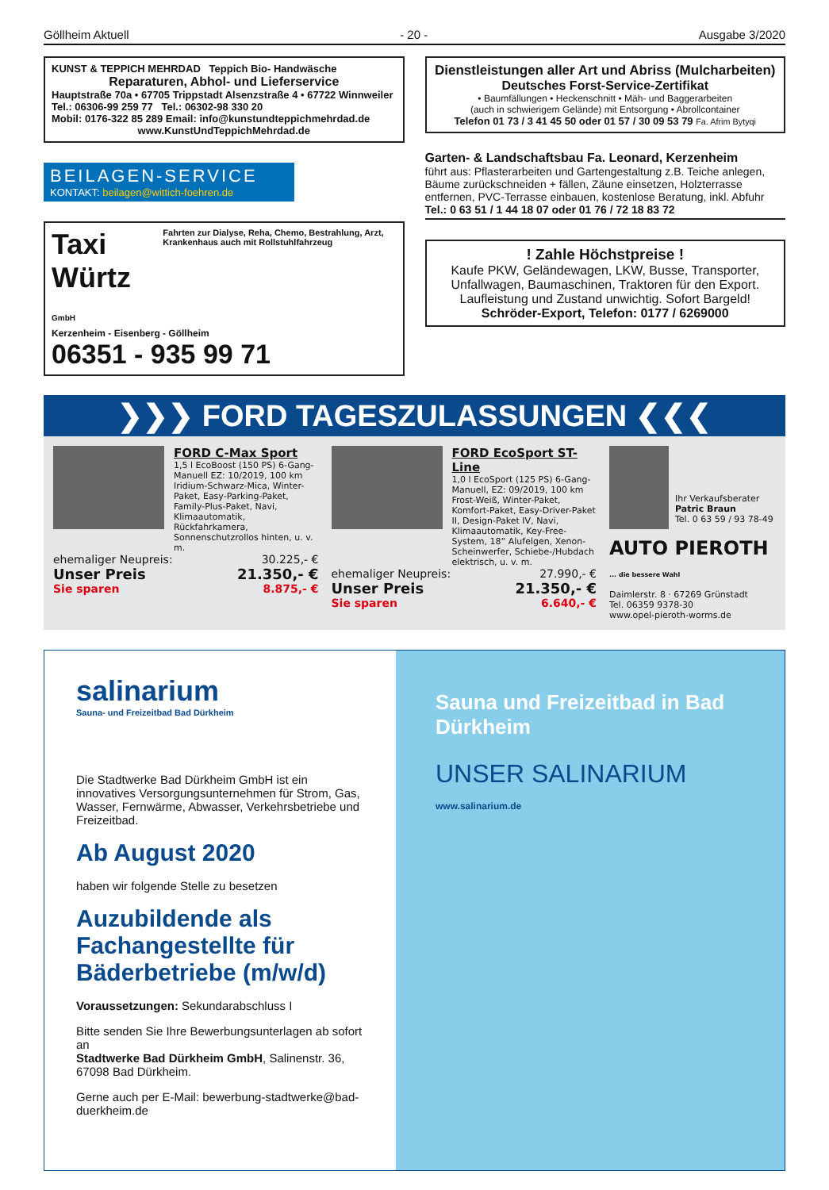Göllheim Aktuell - 20 - Ausgabe 3/2020
KUNST & TEPPICH MEHRDAD Teppich Bio- Handwäsche
Reparaturen, Abhol- und Lieferservice
Hauptstraße 70a • 67705 Trippstadt Alsenzstraße 4 • 67722 Winnweiler
Tel.: 06306-99 259 77 Tel.: 06302-98 330 20
Mobil: 0176-322 85 289 Email: info@kunstundteppichmehrdad.de
www.KunstUndTeppichMehrdad.de
BEILAGEN-SERVICE
KONTAKT: beilagen@wittich-foehren.de
Taxi Würtz GmbH Fahrten zur Dialyse, Reha, Chemo, Bestrahlung, Arzt, Krankenhaus auch mit Rollstuhlfahrzeug
Kerzenheim - Eisenberg - Göllheim
06351 - 935 99 71
Dienstleistungen aller Art und Abriss (Mulcharbeiten)
Deutsches Forst-Service-Zertifikat
• Baumfällungen • Heckenschnitt • Mäh- und Baggerarbeiten
(auch in schwierigem Gelände) mit Entsorgung • Abrollcontainer
Telefon 01 73 / 3 41 45 50 oder 01 57 / 30 09 53 79 Fa. Afrim Bytyqi
Garten- & Landschaftsbau Fa. Leonard, Kerzenheim
führt aus: Pflasterarbeiten und Gartengestaltung z.B. Teiche anlegen, Bäume zurückschneiden + fällen, Zäune einsetzen, Holzterrasse entfernen, PVC-Terrasse einbauen, kostenlose Beratung, inkl. Abfuhr Tel.: 0 63 51 / 1 44 18 07 oder 01 76 / 72 18 83 72
! Zahle Höchstpreise !
Kaufe PKW, Geländewagen, LKW, Busse, Transporter, Unfallwagen, Baumaschinen, Traktoren für den Export. Laufleistung und Zustand unwichtig. Sofort Bargeld!
Schröder-Export, Telefon: 0177 / 6269000
❯❯❯ FORD TAGESZULASSUNGEN ❮❮❮
FORD C-Max Sport
1,5 l EcoBoost (150 PS) 6-Gang-Manuell EZ: 10/2019, 100 km Iridium-Schwarz-Mica, Winter-Paket, Easy-Parking-Paket, Family-Plus-Paket, Navi, Klimaautomatik, Rückfahrkamera, Sonnenschutzrollos hinten, u. v. m.
ehemaliger Neupreis: 30.225,- €
Unser Preis 21.350,- €
Sie sparen 8.875,- €
FORD EcoSport ST-Line
1,0 l EcoSport (125 PS) 6-Gang-Manuell, EZ: 09/2019, 100 km Frost-Weiß, Winter-Paket, Komfort-Paket, Easy-Driver-Paket II, Design-Paket IV, Navi, Klimaautomatik, Key-Free-System, 18” Alufelgen, Xenon-Scheinwerfer, Schiebe-/Hubdach elektrisch, u. v. m.
ehemaliger Neupreis: 27.990,- €
Unser Preis 21.350,- €
Sie sparen 6.640,- €
Ihr Verkaufsberater
Patric Braun
Tel. 0 63 59 / 93 78-49
AUTO PIEROTH ... die bessere Wahl
Daimlerstr. 8 · 67269 Grünstadt
Tel. 06359 9378-30
www.opel-pieroth-worms.de
salinarium
Sauna- und Freizeitbad Bad Dürkheim
Die Stadtwerke Bad Dürkheim GmbH ist ein innovatives Versorgungsunternehmen für Strom, Gas, Wasser, Fernwärme, Abwasser, Verkehrsbetriebe und Freizeitbad.
Ab August 2020
haben wir folgende Stelle zu besetzen
Auzubildende als Fachangestellte für Bäderbetriebe (m/w/d)
Voraussetzungen: Sekundarabschluss I
Bitte senden Sie Ihre Bewerbungsunterlagen ab sofort an
Stadtwerke Bad Dürkheim GmbH, Salinenstr. 36, 67098 Bad Dürkheim.
Gerne auch per E-Mail: bewerbung-stadtwerke@bad-duerkheim.de
Sauna und Freizeitbad in Bad Dürkheim
UNSER SALINARIUM
www.salinarium.de